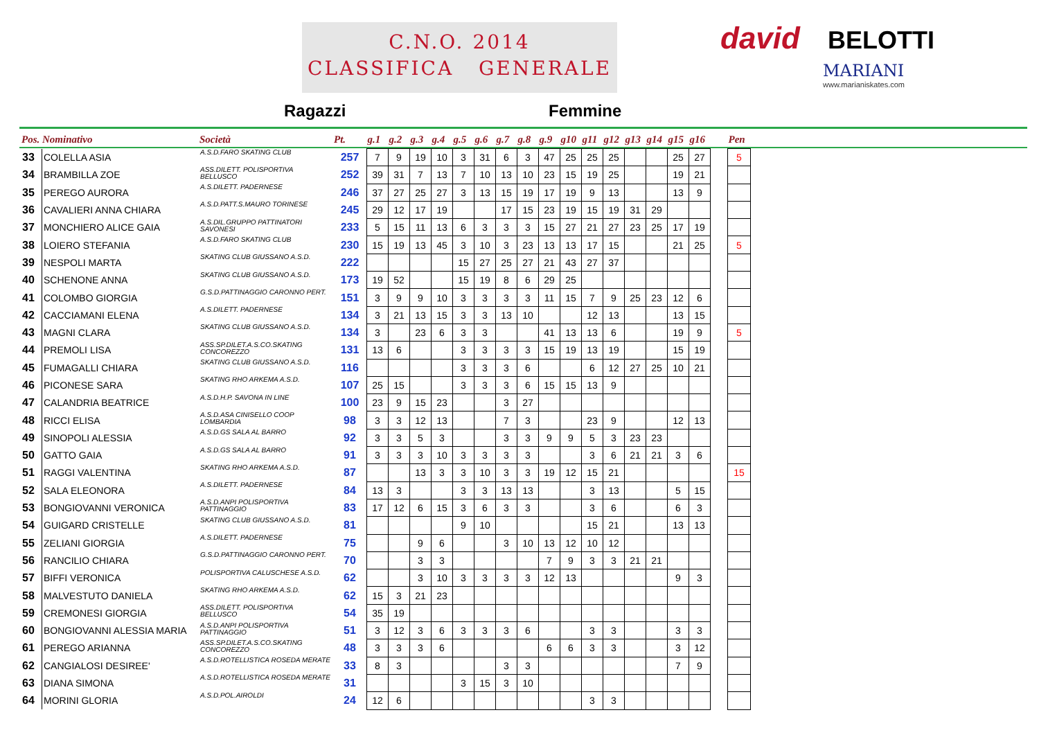C.N.O. 2014
CLASSIFICA GENERALE
david BELOTTI
MARIANI
www.marianiskates.com
Ragazzi Femmine
| Pos. Nominativo | | Società | Pt. | g.1 | g.2 | g.3 | g.4 | g.5 | g.6 | g.7 | g.8 | g.9 | g10 | g11 | g12 | g13 | g14 | g15 | g16 | | Pen |
| --- | --- | --- | --- | --- | --- | --- | --- | --- | --- | --- | --- | --- | --- | --- | --- | --- | --- | --- | --- | --- | --- |
| 33 | COLELLA ASIA | A.S.D.FARO SKATING CLUB | 257 | 7 | 9 | 19 | 10 | 3 | 31 | 6 | 3 | 47 | 25 | 25 | 25 | | | 25 | 27 | | 5 |
| 34 | BRAMBILLA ZOE | ASS.DILETT. POLISPORTIVA BELLUSCO | 252 | 39 | 31 | 7 | 13 | 7 | 10 | 13 | 10 | 23 | 15 | 19 | 25 | | | 19 | 21 | | |
| 35 | PEREGO AURORA | A.S.DILETT. PADERNESE | 246 | 37 | 27 | 25 | 27 | 3 | 13 | 15 | 19 | 17 | 19 | 9 | 13 | | | 13 | 9 | | |
| 36 | CAVALIERI ANNA CHIARA | A.S.D.PATT.S.MAURO TORINESE | 245 | 29 | 12 | 17 | 19 | | | 17 | 15 | 23 | 19 | 15 | 19 | 31 | 29 | | | | |
| 37 | MONCHIERO ALICE GAIA | A.S.DIL.GRUPPO PATTINATORI SAVONESI | 233 | 5 | 15 | 11 | 13 | 6 | 3 | 3 | 3 | 15 | 27 | 21 | 27 | 23 | 25 | 17 | 19 | | |
| 38 | LOIERO STEFANIA | A.S.D.FARO SKATING CLUB | 230 | 15 | 19 | 13 | 45 | 3 | 10 | 3 | 23 | 13 | 13 | 17 | 15 | | | 21 | 25 | | 5 |
| 39 | NESPOLI MARTA | SKATING CLUB GIUSSANO A.S.D. | 222 | | | | | 15 | 27 | 25 | 27 | 21 | 43 | 27 | 37 | | | | | | |
| 40 | SCHENONE ANNA | SKATING CLUB GIUSSANO A.S.D. | 173 | 19 | 52 | | | 15 | 19 | 8 | 6 | 29 | 25 | | | | | | | | |
| 41 | COLOMBO GIORGIA | G.S.D.PATTINAGGIO CARONNO PERT. | 151 | 3 | 9 | 9 | 10 | 3 | 3 | 3 | 3 | 11 | 15 | 7 | 9 | 25 | 23 | 12 | 6 | | |
| 42 | CACCIAMANI ELENA | A.S.DILETT. PADERNESE | 134 | 3 | 21 | 13 | 15 | 3 | 3 | 13 | 10 | | | 12 | 13 | | | 13 | 15 | | |
| 43 | MAGNI CLARA | SKATING CLUB GIUSSANO A.S.D. | 134 | 3 | | 23 | 6 | 3 | 3 | | | 41 | 13 | 13 | 6 | | | 19 | 9 | | 5 |
| 44 | PREMOLI LISA | ASS.SP.DILET.A.S.CO.SKATING CONCOREZZO | 131 | 13 | 6 | | | 3 | 3 | 3 | 3 | 15 | 19 | 13 | 19 | | | 15 | 19 | | |
| 45 | FUMAGALLI CHIARA | SKATING CLUB GIUSSANO A.S.D. | 116 | | | | | 3 | 3 | 3 | 6 | | | 6 | 12 | 27 | 25 | 10 | 21 | | |
| 46 | PICONESE SARA | SKATING RHO ARKEMA A.S.D. | 107 | 25 | 15 | | | 3 | 3 | 3 | 6 | 15 | 15 | 13 | 9 | | | | | | |
| 47 | CALANDRIA BEATRICE | A.S.D.H.P. SAVONA IN LINE | 100 | 23 | 9 | 15 | 23 | | | 3 | 27 | | | | | | | | | | |
| 48 | RICCI ELISA | A.S.D.ASA CINISELLO COOP LOMBARDIA | 98 | 3 | 3 | 12 | 13 | | | 7 | 3 | | | 23 | 9 | | | 12 | 13 | | |
| 49 | SINOPOLI ALESSIA | A.S.D.GS SALA AL BARRO | 92 | 3 | 3 | 5 | 3 | | | 3 | 3 | 9 | 9 | 5 | 3 | 23 | 23 | | | | |
| 50 | GATTO GAIA | A.S.D.GS SALA AL BARRO | 91 | 3 | 3 | 3 | 10 | 3 | 3 | 3 | 3 | | | 3 | 6 | 21 | 21 | 3 | 6 | | |
| 51 | RAGGI VALENTINA | SKATING RHO ARKEMA A.S.D. | 87 | | | 13 | 3 | 3 | 10 | 3 | 3 | 19 | 12 | 15 | 21 | | | | | | 15 |
| 52 | SALA ELEONORA | A.S.DILETT. PADERNESE | 84 | 13 | 3 | | | 3 | 3 | 13 | 13 | | | 3 | 13 | | | 5 | 15 | | |
| 53 | BONGIOVANNI VERONICA | A.S.D.ANPI POLISPORTIVA PATTINAGGIO | 83 | 17 | 12 | 6 | 15 | 3 | 6 | 3 | 3 | | | 3 | 6 | | | 6 | 3 | | |
| 54 | GUIGARD CRISTELLE | SKATING CLUB GIUSSANO A.S.D. | 81 | | | | | 9 | 10 | | | | | 15 | 21 | | | 13 | 13 | | |
| 55 | ZELIANI GIORGIA | A.S.DILETT. PADERNESE | 75 | | | 9 | 6 | | | 3 | 10 | 13 | 12 | 10 | 12 | | | | | | |
| 56 | RANCILIO CHIARA | G.S.D.PATTINAGGIO CARONNO PERT. | 70 | | | 3 | 3 | | | | | 7 | 9 | 3 | 3 | 21 | 21 | | | | |
| 57 | BIFFI VERONICA | POLISPORTIVA CALUSCHESE A.S.D. | 62 | | | 3 | 10 | 3 | 3 | 3 | 3 | 12 | 13 | | | | | 9 | 3 | | |
| 58 | MALVESTUTO DANIELA | SKATING RHO ARKEMA A.S.D. | 62 | 15 | 3 | 21 | 23 | | | | | | | | | | | | | | |
| 59 | CREMONESI GIORGIA | ASS.DILETT. POLISPORTIVA BELLUSCO | 54 | 35 | 19 | | | | | | | | | | | | | | | | |
| 60 | BONGIOVANNI ALESSIA MARIA | A.S.D.ANPI POLISPORTIVA PATTINAGGIO | 51 | 3 | 12 | 3 | 6 | 3 | 3 | 3 | 6 | | | 3 | 3 | | | 3 | 3 | | |
| 61 | PEREGO ARIANNA | ASS.SP.DILET.A.S.CO.SKATING CONCOREZZO | 48 | 3 | 3 | 3 | 6 | | | | | 6 | 6 | 3 | 3 | | | 3 | 12 | | |
| 62 | CANGIALOSI DESIREE' | A.S.D.ROTELLISTICA ROSEDA MERATE | 33 | 8 | 3 | | | | | 3 | 3 | | | | | | | 7 | 9 | | |
| 63 | DIANA SIMONA | A.S.D.ROTELLISTICA ROSEDA MERATE | 31 | | | | | 3 | 15 | 3 | 10 | | | | | | | | | | |
| 64 | MORINI GLORIA | A.S.D.POL.AIROLDI | 24 | 12 | 6 | | | | | | | | | 3 | 3 | | | | | | |